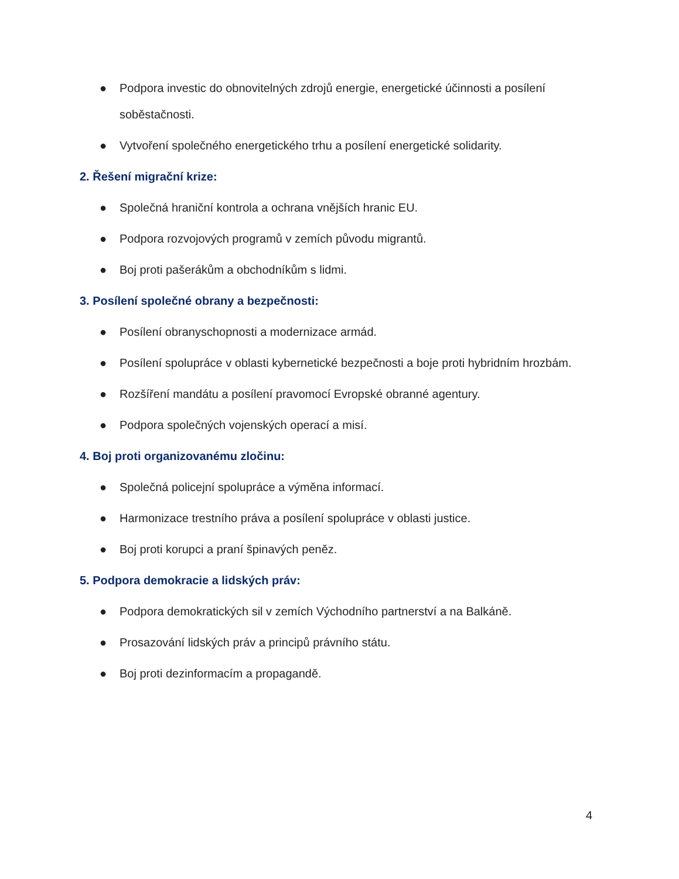● Podpora investic do obnovitelných zdrojů energie, energetické účinnosti a posílení soběstačnosti.
● Vytvoření společného energetického trhu a posílení energetické solidarity.
2. Řešení migrační krize:
● Společná hraniční kontrola a ochrana vnějších hranic EU.
● Podpora rozvojových programů v zemích původu migrantů.
● Boj proti pašerákům a obchodníkům s lidmi.
3. Posílení společné obrany a bezpečnosti:
● Posílení obranyschopnosti a modernizace armád.
● Posílení spolupráce v oblasti kybernetické bezpečnosti a boje proti hybridním hrozbám.
● Rozšíření mandátu a posílení pravomocí Evropské obranné agentury.
● Podpora společných vojenských operací a misí.
4. Boj proti organizovanému zločinu:
● Společná policejní spolupráce a výměna informací.
● Harmonizace trestního práva a posílení spolupráce v oblasti justice.
● Boj proti korupci a praní špinavých peněz.
5. Podpora demokracie a lidských práv:
● Podpora demokratických sil v zemích Východního partnerství a na Balkáně.
● Prosazování lidských práv a principů právního státu.
● Boj proti dezinformacím a propagandě.
4